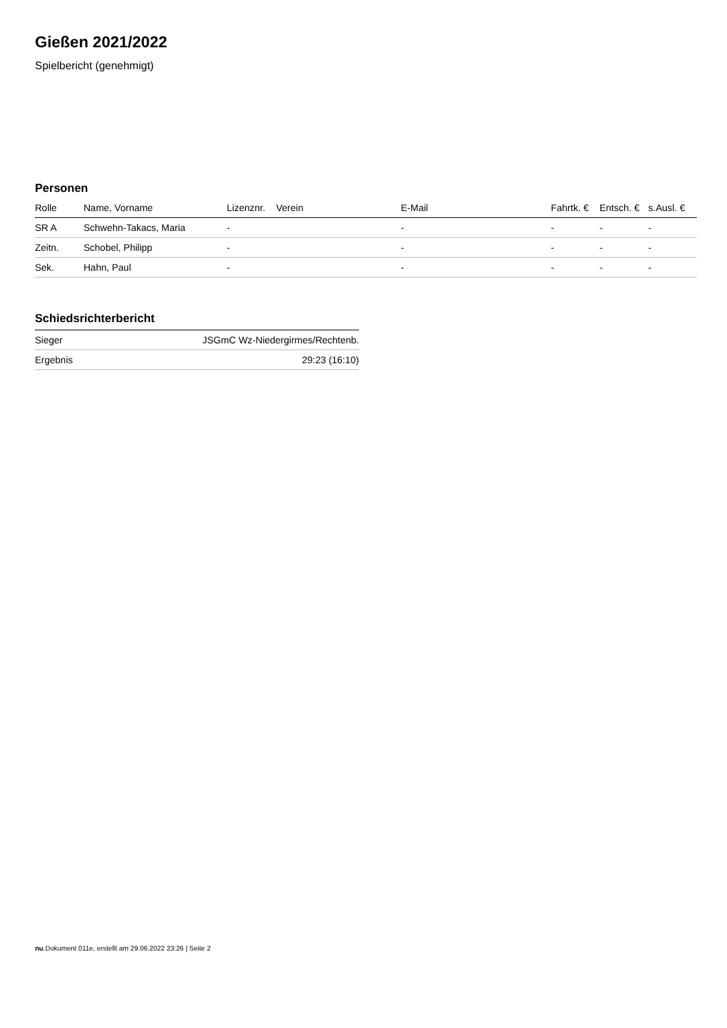Gießen 2021/2022
Spielbericht (genehmigt)
Personen
| Rolle | Name, Vorname | Lizenznr. | Verein | E-Mail | Fahrtk. € | Entsch. € | s.Ausl. € |
| --- | --- | --- | --- | --- | --- | --- | --- |
| SR A | Schwehn-Takacs, Maria | - | | - | - | - | - |
| Zeitn. | Schobel, Philipp | - | | - | - | - | - |
| Sek. | Hahn, Paul | - | | - | - | - | - |
Schiedsrichterbericht
| Sieger | JSGmC Wz-Niedergirmes/Rechtenb. |
| Ergebnis | 29:23 (16:10) |
nu.Dokument 011e, erstellt am 29.06.2022 23:26 | Seite 2